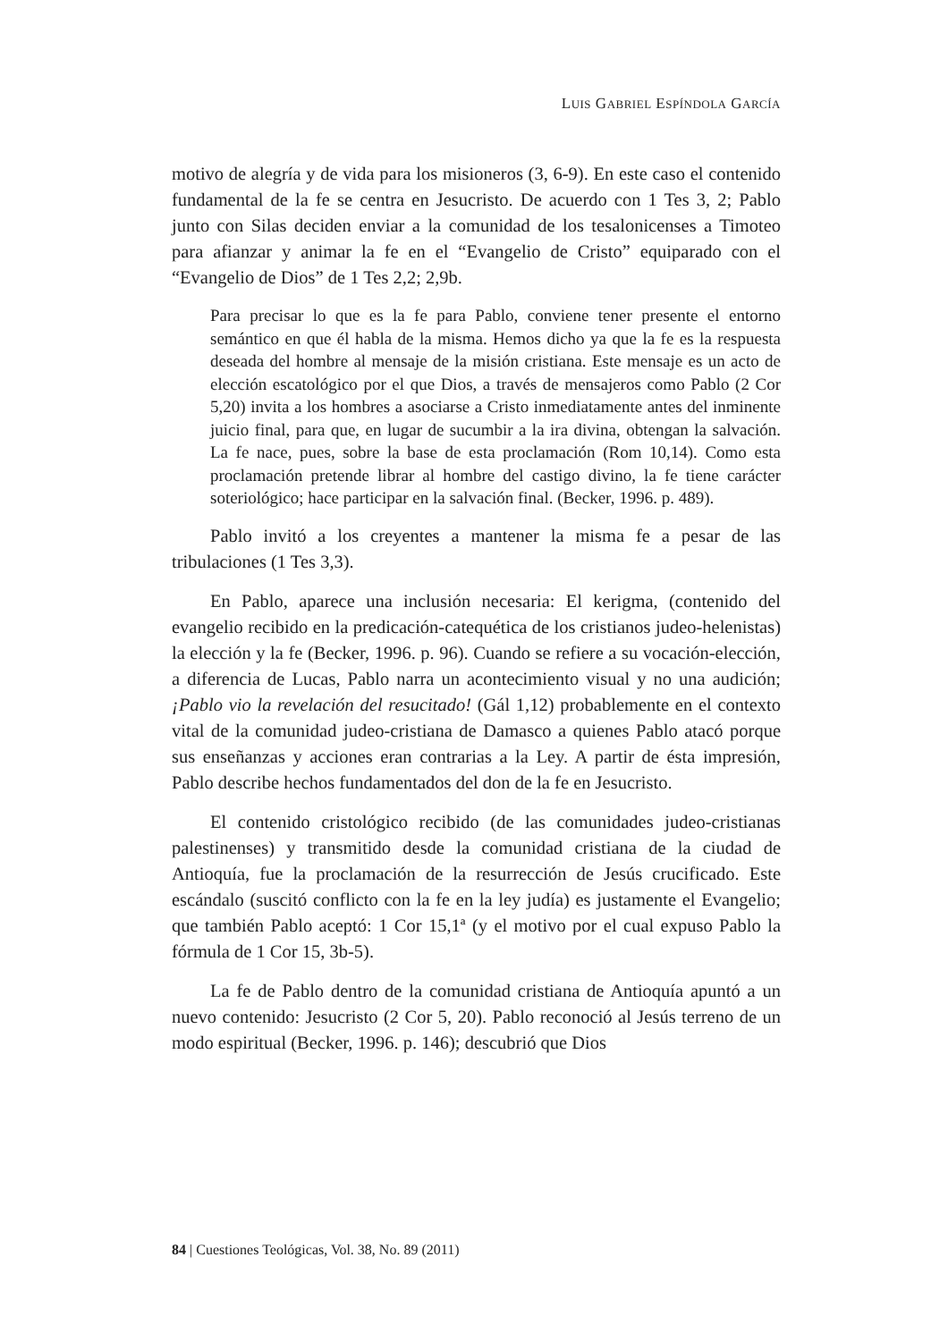LUIS GABRIEL ESPÍNDOLA GARCÍA
motivo de alegría y de vida para los misioneros (3, 6-9). En este caso el contenido fundamental de la fe se centra en Jesucristo. De acuerdo con 1 Tes 3, 2; Pablo junto con Silas deciden enviar a la comunidad de los tesalonicenses a Timoteo para afianzar y animar la fe en el “Evangelio de Cristo” equiparado con el “Evangelio de Dios” de 1 Tes 2,2; 2,9b.
Para precisar lo que es la fe para Pablo, conviene tener presente el entorno semántico en que él habla de la misma. Hemos dicho ya que la fe es la respuesta deseada del hombre al mensaje de la misión cristiana. Este mensaje es un acto de elección escatológico por el que Dios, a través de mensajeros como Pablo (2 Cor 5,20) invita a los hombres a asociarse a Cristo inmediatamente antes del inminente juicio final, para que, en lugar de sucumbir a la ira divina, obtengan la salvación. La fe nace, pues, sobre la base de esta proclamación (Rom 10,14). Como esta proclamación pretende librar al hombre del castigo divino, la fe tiene carácter soteriológico; hace participar en la salvación final. (Becker, 1996. p. 489).
Pablo invitó a los creyentes a mantener la misma fe a pesar de las tribulaciones (1 Tes 3,3).
En Pablo, aparece una inclusión necesaria: El kerigma, (contenido del evangelio recibido en la predicación-catequética de los cristianos judeo-helenistas) la elección y la fe (Becker, 1996. p. 96). Cuando se refiere a su vocación-elección, a diferencia de Lucas, Pablo narra un acontecimiento visual y no una audición; ¡Pablo vio la revelación del resucitado! (Gál 1,12) probablemente en el contexto vital de la comunidad judeo-cristiana de Damasco a quienes Pablo atacó porque sus enseñanzas y acciones eran contrarias a la Ley. A partir de ésta impresión, Pablo describe hechos fundamentados del don de la fe en Jesucristo.
El contenido cristológico recibido (de las comunidades judeo-cristianas palestinenses) y transmitido desde la comunidad cristiana de la ciudad de Antioquía, fue la proclamación de la resurrección de Jesús crucificado. Este escándalo (suscitó conflicto con la fe en la ley judía) es justamente el Evangelio; que también Pablo aceptó: 1 Cor 15,1ª (y el motivo por el cual expuso Pablo la fórmula de 1 Cor 15, 3b-5).
La fe de Pablo dentro de la comunidad cristiana de Antioquía apuntó a un nuevo contenido: Jesucristo (2 Cor 5, 20). Pablo reconoció al Jesús terreno de un modo espiritual (Becker, 1996. p. 146); descubrió que Dios
84 | Cuestiones Teológicas, Vol. 38, No. 89 (2011)